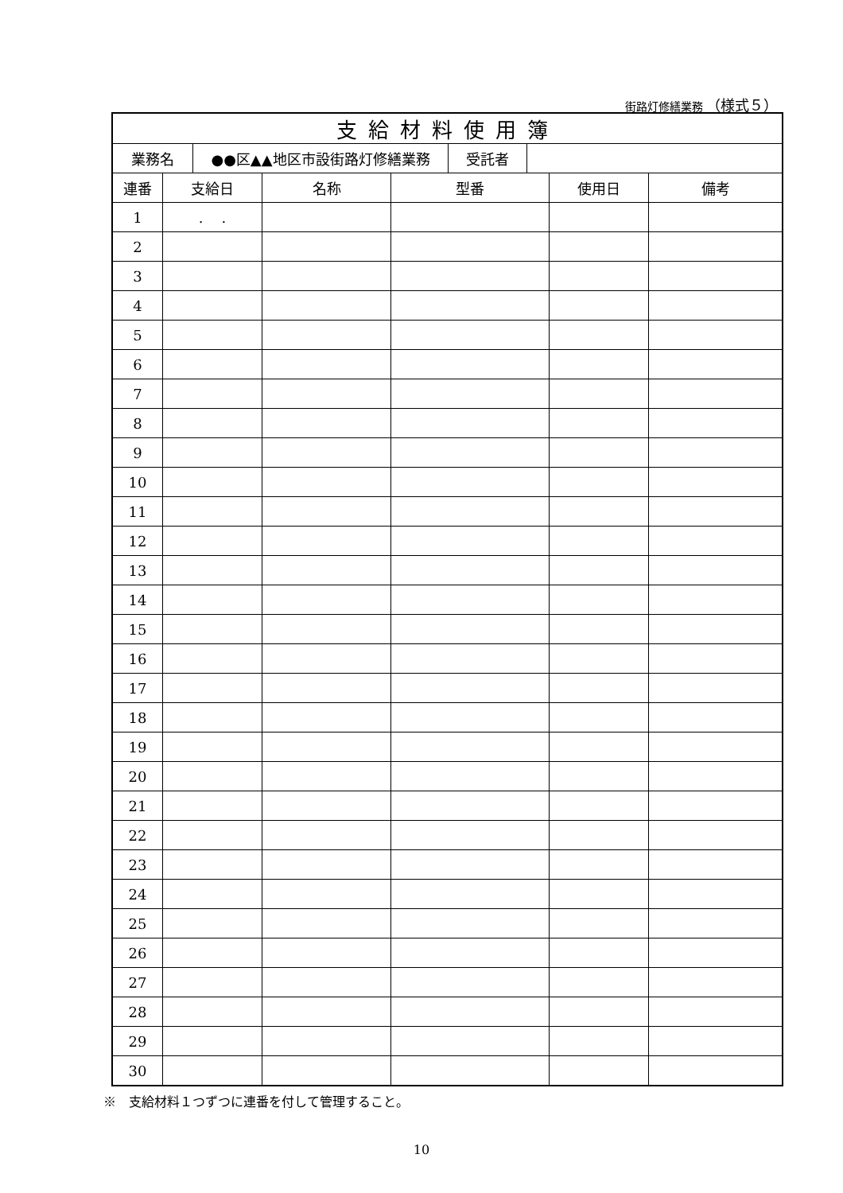街路灯修繕業務 （様式５）
| 支給材料使用簿 | | | | | |
| / 業務名 / ●●区▲▲地区市設街路灯修繕業務 / 受託者 / / | | | | | |
| 連番 | 支給日 | 名称 | 型番 | 使用日 | 備考 |
| 1 | . . | | | | |
| 2 | | | | | |
| 3 | | | | | |
| 4 | | | | | |
| 5 | | | | | |
| 6 | | | | | |
| 7 | | | | | |
| 8 | | | | | |
| 9 | | | | | |
| 10 | | | | | |
| 11 | | | | | |
| 12 | | | | | |
| 13 | | | | | |
| 14 | | | | | |
| 15 | | | | | |
| 16 | | | | | |
| 17 | | | | | |
| 18 | | | | | |
| 19 | | | | | |
| 20 | | | | | |
| 21 | | | | | |
| 22 | | | | | |
| 23 | | | | | |
| 24 | | | | | |
| 25 | | | | | |
| 26 | | | | | |
| 27 | | | | | |
| 28 | | | | | |
| 29 | | | | | |
| 30 | | | | | |
※　支給材料１つずつに連番を付して管理すること。
10